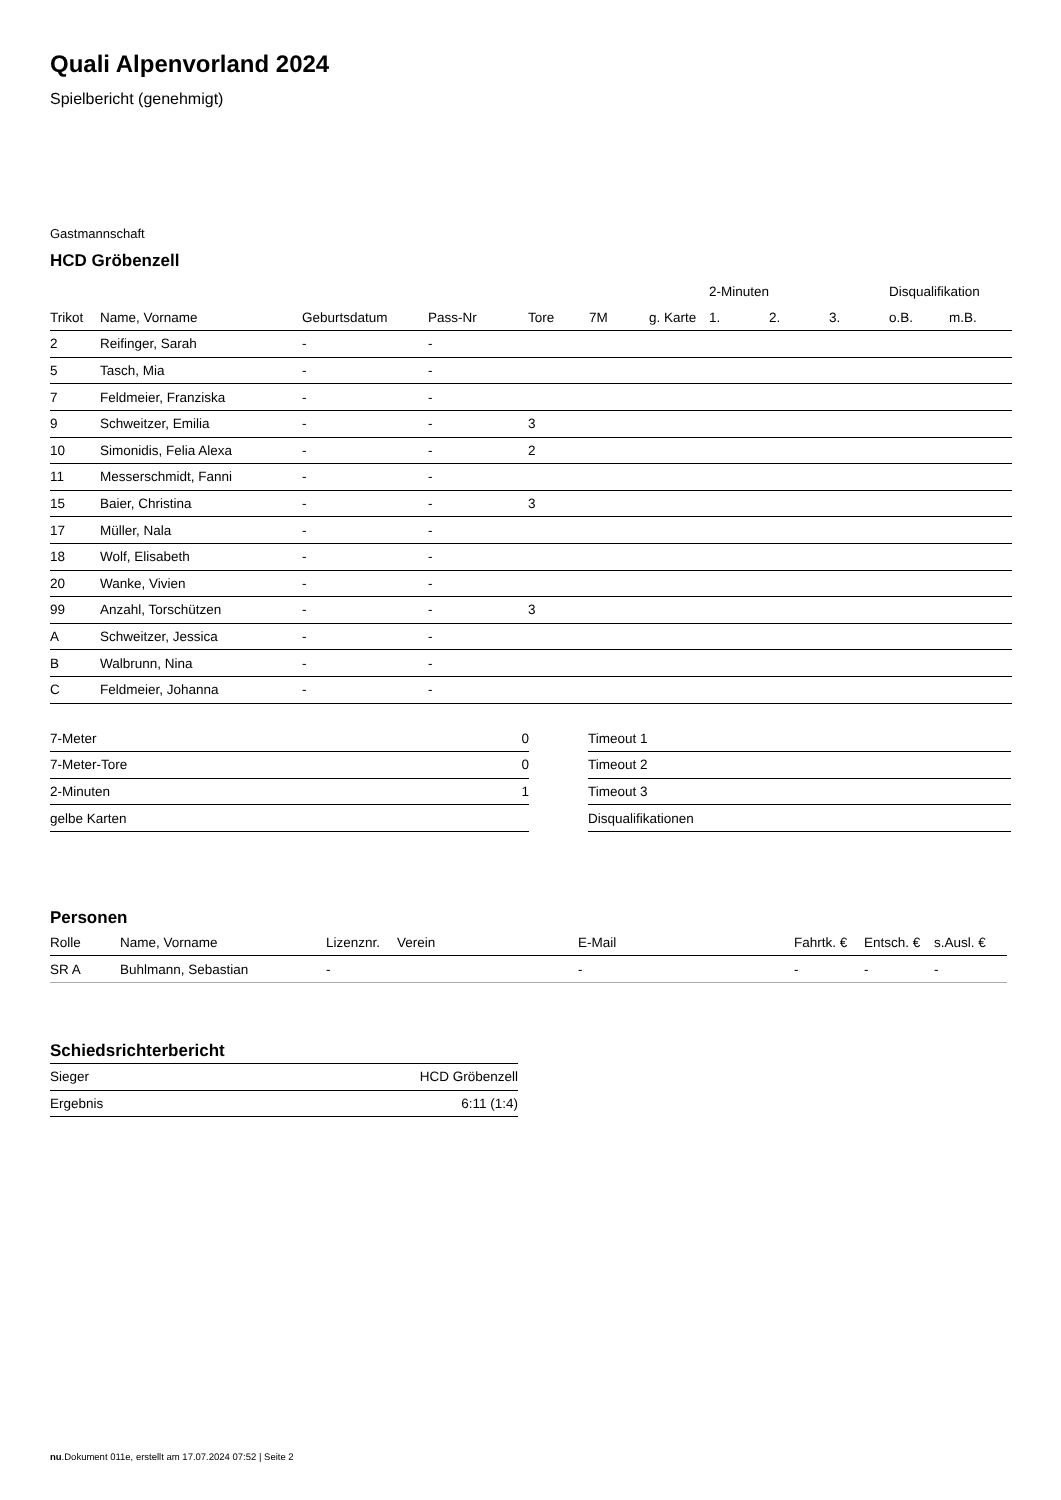Quali Alpenvorland 2024
Spielbericht (genehmigt)
Gastmannschaft
HCD Gröbenzell
| | | | | | | | 2-Minuten | | | Disqualifikation | |
| --- | --- | --- | --- | --- | --- | --- | --- | --- | --- | --- | --- |
| Trikot | Name, Vorname | Geburtsdatum | Pass-Nr | Tore | 7M | g. Karte | 1. | 2. | 3. | o.B. | m.B. |
| 2 | Reifinger, Sarah | - | - | | | | | | | | |
| 5 | Tasch, Mia | - | - | | | | | | | | |
| 7 | Feldmeier, Franziska | - | - | | | | | | | | |
| 9 | Schweitzer, Emilia | - | - | 3 | | | | | | | |
| 10 | Simonidis, Felia Alexa | - | - | 2 | | | | | | | |
| 11 | Messerschmidt, Fanni | - | - | | | | | | | | |
| 15 | Baier, Christina | - | - | 3 | | | | | | | |
| 17 | Müller, Nala | - | - | | | | | | | | |
| 18 | Wolf, Elisabeth | - | - | | | | | | | | |
| 20 | Wanke, Vivien | - | - | | | | | | | | |
| 99 | Anzahl, Torschützen | - | - | 3 | | | | | | | |
| A | Schweitzer, Jessica | - | - | | | | | | | | |
| B | Walbrunn, Nina | - | - | | | | | | | | |
| C | Feldmeier, Johanna | - | - | | | | | | | | |
| 7-Meter | 0 |
| 7-Meter-Tore | 0 |
| 2-Minuten | 1 |
| gelbe Karten | |
| Timeout 1 |
| Timeout 2 |
| Timeout 3 |
| Disqualifikationen |
Personen
| Rolle | Name, Vorname | Lizenznr. | Verein | E-Mail | Fahrtk. € | Entsch. € | s.Ausl. € |
| --- | --- | --- | --- | --- | --- | --- | --- |
| SR A | Buhlmann, Sebastian | - | | - | - | - | - |
Schiedsrichterbericht
| Sieger | HCD Gröbenzell |
| Ergebnis | 6:11 (1:4) |
nu.Dokument 011e, erstellt am 17.07.2024 07:52 | Seite 2